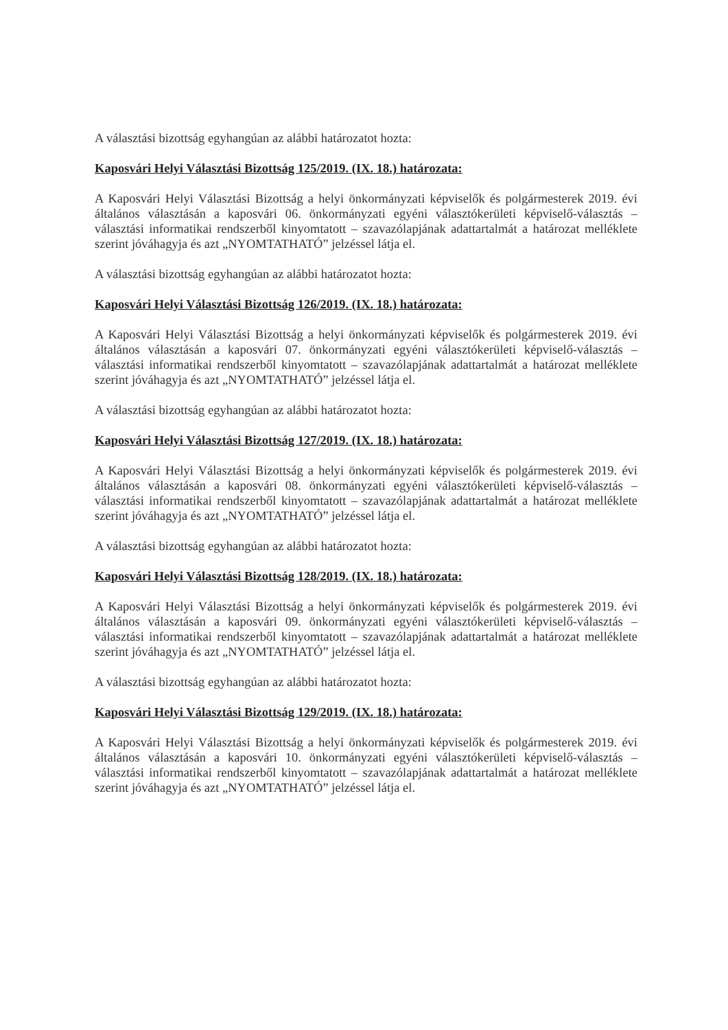A választási bizottság egyhangúan az alábbi határozatot hozta:
Kaposvári Helyi Választási Bizottság 125/2019. (IX. 18.) határozata:
A Kaposvári Helyi Választási Bizottság a helyi önkormányzati képviselők és polgármesterek 2019. évi általános választásán a kaposvári 06. önkormányzati egyéni választókerületi képviselő-választás – választási informatikai rendszerből kinyomtatott – szavazólapjának adattartalmát a határozat melléklete szerint jóváhagyja és azt „NYOMTATHATÓ” jelzéssel látja el.
A választási bizottság egyhangúan az alábbi határozatot hozta:
Kaposvári Helyi Választási Bizottság 126/2019. (IX. 18.) határozata:
A Kaposvári Helyi Választási Bizottság a helyi önkormányzati képviselők és polgármesterek 2019. évi általános választásán a kaposvári 07. önkormányzati egyéni választókerületi képviselő-választás – választási informatikai rendszerből kinyomtatott – szavazólapjának adattartalmát a határozat melléklete szerint jóváhagyja és azt „NYOMTATHATÓ” jelzéssel látja el.
A választási bizottság egyhangúan az alábbi határozatot hozta:
Kaposvári Helyi Választási Bizottság 127/2019. (IX. 18.) határozata:
A Kaposvári Helyi Választási Bizottság a helyi önkormányzati képviselők és polgármesterek 2019. évi általános választásán a kaposvári 08. önkormányzati egyéni választókerületi képviselő-választás – választási informatikai rendszerből kinyomtatott – szavazólapjának adattartalmát a határozat melléklete szerint jóváhagyja és azt „NYOMTATHATÓ” jelzéssel látja el.
A választási bizottság egyhangúan az alábbi határozatot hozta:
Kaposvári Helyi Választási Bizottság 128/2019. (IX. 18.) határozata:
A Kaposvári Helyi Választási Bizottság a helyi önkormányzati képviselők és polgármesterek 2019. évi általános választásán a kaposvári 09. önkormányzati egyéni választókerületi képviselő-választás – választási informatikai rendszerből kinyomtatott – szavazólapjának adattartalmát a határozat melléklete szerint jóváhagyja és azt „NYOMTATHATÓ” jelzéssel látja el.
A választási bizottság egyhangúan az alábbi határozatot hozta:
Kaposvári Helyi Választási Bizottság 129/2019. (IX. 18.) határozata:
A Kaposvári Helyi Választási Bizottság a helyi önkormányzati képviselők és polgármesterek 2019. évi általános választásán a kaposvári 10. önkormányzati egyéni választókerületi képviselő-választás – választási informatikai rendszerből kinyomtatott – szavazólapjának adattartalmát a határozat melléklete szerint jóváhagyja és azt „NYOMTATHATÓ” jelzéssel látja el.